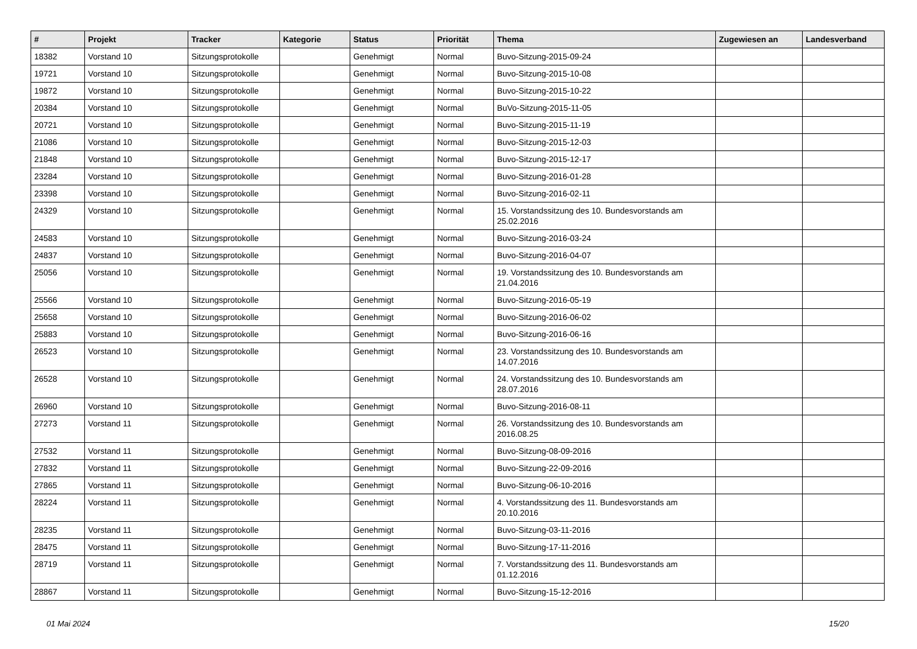| # | Projekt | Tracker | Kategorie | Status | Priorität | Thema | Zugewiesen an | Landesverband |
| --- | --- | --- | --- | --- | --- | --- | --- | --- |
| 18382 | Vorstand 10 | Sitzungsprotokolle | | Genehmigt | Normal | Buvo-Sitzung-2015-09-24 | | |
| 19721 | Vorstand 10 | Sitzungsprotokolle | | Genehmigt | Normal | Buvo-Sitzung-2015-10-08 | | |
| 19872 | Vorstand 10 | Sitzungsprotokolle | | Genehmigt | Normal | Buvo-Sitzung-2015-10-22 | | |
| 20384 | Vorstand 10 | Sitzungsprotokolle | | Genehmigt | Normal | BuVo-Sitzung-2015-11-05 | | |
| 20721 | Vorstand 10 | Sitzungsprotokolle | | Genehmigt | Normal | Buvo-Sitzung-2015-11-19 | | |
| 21086 | Vorstand 10 | Sitzungsprotokolle | | Genehmigt | Normal | Buvo-Sitzung-2015-12-03 | | |
| 21848 | Vorstand 10 | Sitzungsprotokolle | | Genehmigt | Normal | Buvo-Sitzung-2015-12-17 | | |
| 23284 | Vorstand 10 | Sitzungsprotokolle | | Genehmigt | Normal | Buvo-Sitzung-2016-01-28 | | |
| 23398 | Vorstand 10 | Sitzungsprotokolle | | Genehmigt | Normal | Buvo-Sitzung-2016-02-11 | | |
| 24329 | Vorstand 10 | Sitzungsprotokolle | | Genehmigt | Normal | 15. Vorstandssitzung des 10. Bundesvorstands am 25.02.2016 | | |
| 24583 | Vorstand 10 | Sitzungsprotokolle | | Genehmigt | Normal | Buvo-Sitzung-2016-03-24 | | |
| 24837 | Vorstand 10 | Sitzungsprotokolle | | Genehmigt | Normal | Buvo-Sitzung-2016-04-07 | | |
| 25056 | Vorstand 10 | Sitzungsprotokolle | | Genehmigt | Normal | 19. Vorstandssitzung des 10. Bundesvorstands am 21.04.2016 | | |
| 25566 | Vorstand 10 | Sitzungsprotokolle | | Genehmigt | Normal | Buvo-Sitzung-2016-05-19 | | |
| 25658 | Vorstand 10 | Sitzungsprotokolle | | Genehmigt | Normal | Buvo-Sitzung-2016-06-02 | | |
| 25883 | Vorstand 10 | Sitzungsprotokolle | | Genehmigt | Normal | Buvo-Sitzung-2016-06-16 | | |
| 26523 | Vorstand 10 | Sitzungsprotokolle | | Genehmigt | Normal | 23. Vorstandssitzung des 10. Bundesvorstands am 14.07.2016 | | |
| 26528 | Vorstand 10 | Sitzungsprotokolle | | Genehmigt | Normal | 24. Vorstandssitzung des 10. Bundesvorstands am 28.07.2016 | | |
| 26960 | Vorstand 10 | Sitzungsprotokolle | | Genehmigt | Normal | Buvo-Sitzung-2016-08-11 | | |
| 27273 | Vorstand 11 | Sitzungsprotokolle | | Genehmigt | Normal | 26. Vorstandssitzung des 10. Bundesvorstands am 2016.08.25 | | |
| 27532 | Vorstand 11 | Sitzungsprotokolle | | Genehmigt | Normal | Buvo-Sitzung-08-09-2016 | | |
| 27832 | Vorstand 11 | Sitzungsprotokolle | | Genehmigt | Normal | Buvo-Sitzung-22-09-2016 | | |
| 27865 | Vorstand 11 | Sitzungsprotokolle | | Genehmigt | Normal | Buvo-Sitzung-06-10-2016 | | |
| 28224 | Vorstand 11 | Sitzungsprotokolle | | Genehmigt | Normal | 4. Vorstandssitzung des 11. Bundesvorstands am 20.10.2016 | | |
| 28235 | Vorstand 11 | Sitzungsprotokolle | | Genehmigt | Normal | Buvo-Sitzung-03-11-2016 | | |
| 28475 | Vorstand 11 | Sitzungsprotokolle | | Genehmigt | Normal | Buvo-Sitzung-17-11-2016 | | |
| 28719 | Vorstand 11 | Sitzungsprotokolle | | Genehmigt | Normal | 7. Vorstandssitzung des 11. Bundesvorstands am 01.12.2016 | | |
| 28867 | Vorstand 11 | Sitzungsprotokolle | | Genehmigt | Normal | Buvo-Sitzung-15-12-2016 | | |
01 Mai 2024 15/20